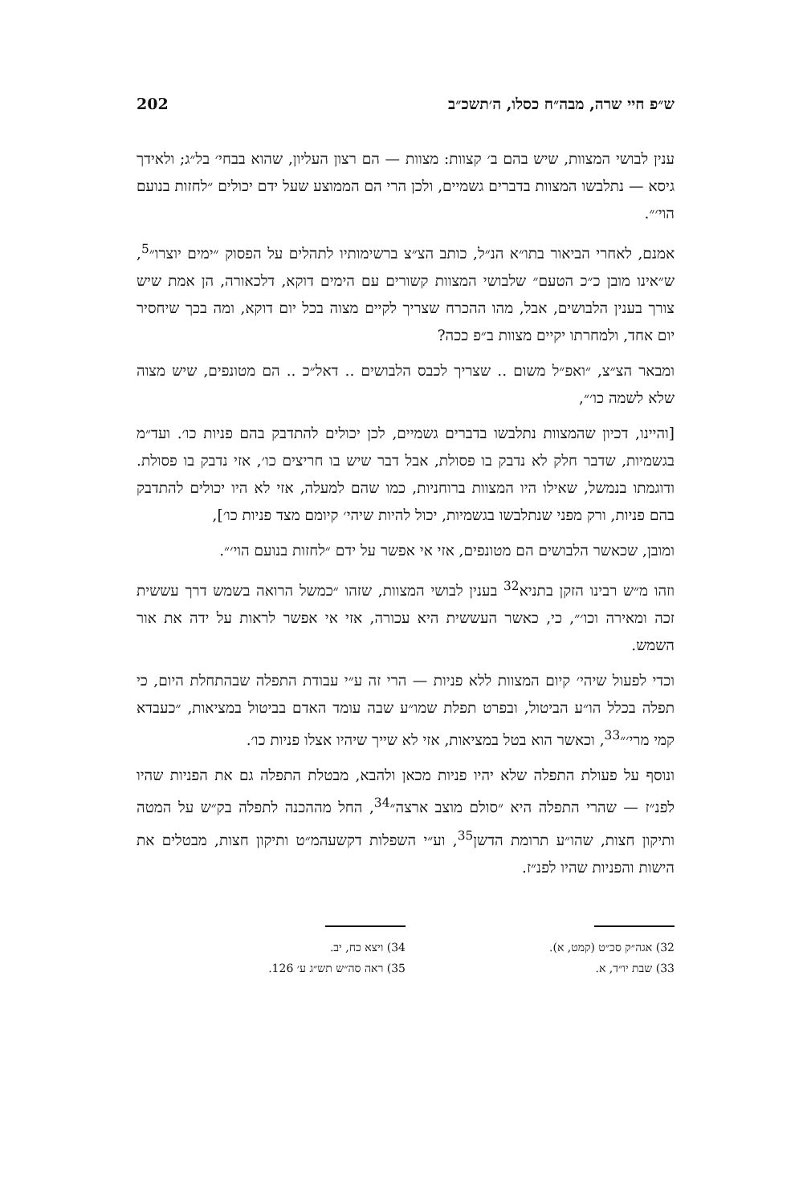ש״פ חיי שרה, מבה״ח כסלו, ה׳תשכ״ב 202
ענין לבושי המצוות, שיש בהם ב׳ קצוות: מצוות — הם רצון העליון, שהוא בבחי׳ בל״ג; ולאידך גיסא — נתלבשו המצוות בדברים גשמיים, ולכן הרי הם הממוצע שעל ידם יכולים ״לחזות בנועם הוי׳״.
אמנם, לאחרי הביאור בתו״א הנ״ל, כותב הצ״צ ברשימותיו לתהלים על הפסוק ״ימים יוצרו״<sup>5</sup>, ש״אינו מובן כ״כ הטעם״ שלבושי המצוות קשורים עם הימים דוקא, דלכאורה, הן אמת שיש צורך בענין הלבושים, אבל, מהו ההכרח שצריך לקיים מצוה בכל יום דוקא, ומה בכך שיחסיר יום אחד, ולמחרתו יקיים מצוות ב״פ ככה?
ומבאר הצ״צ, ״ואפ״ל משום .. שצריך לכבס הלבושים .. דאל״כ .. הם מטונפים, שיש מצוה שלא לשמה כו׳״,
[והיינו, דכיון שהמצוות נתלבשו בדברים גשמיים, לכן יכולים להתדבק בהם פניות כו׳. ועד״מ בגשמיות, שדבר חלק לא נדבק בו פסולת, אבל דבר שיש בו חריצים כו׳, אזי נדבק בו פסולת. ודוגמתו בנמשל, שאילו היו המצוות ברוחניות, כמו שהם למעלה, אזי לא היו יכולים להתדבק בהם פניות, ורק מפני שנתלבשו בגשמיות, יכול להיות שיהי׳ קיומם מצד פניות כו׳],
ומובן, שכאשר הלבושים הם מטונפים, אזי אי אפשר על ידם ״לחזות בנועם הוי׳״.
וזהו מ״ש רבינו הזקן בתניא<sup>32</sup> בענין לבושי המצוות, שזהו ״כמשל הרואה בשמש דרך עששית זכה ומאירה וכו׳״, כי, כאשר העששית היא עכורה, אזי אי אפשר לראות על ידה את אור השמש.
וכדי לפעול שיהי׳ קיום המצוות ללא פניות — הרי זה ע״י עבודת התפלה שבהתחלת היום, כי תפלה בכלל הו״ע הביטול, ובפרט תפלת שמו״ע שבה עומד האדם בביטול במציאות, ״כעבדא קמי מרי׳״<sup>33</sup>, וכאשר הוא בטל במציאות, אזי לא שייך שיהיו אצלו פניות כו׳.
ונוסף על פעולת התפלה שלא יהיו פניות מכאן ולהבא, מבטלת התפלה גם את הפניות שהיו לפנ״ז — שהרי התפלה היא ״סולם מוצב ארצה״<sup>34</sup>, החל מההכנה לתפלה בק״ש על המטה ותיקון חצות, שהו״ע תרומת הדשן<sup>35</sup>, וע״י השפלות דקשעהמ״ט ותיקון חצות, מבטלים את הישות והפניות שהיו לפנ״ז.
32) אגה״ק סכ״ט (קמט, א).
33) שבת יו״ד, א.
34) ויצא כח, יב.
35) ראה סה״ש תש״ג ע׳ 126.